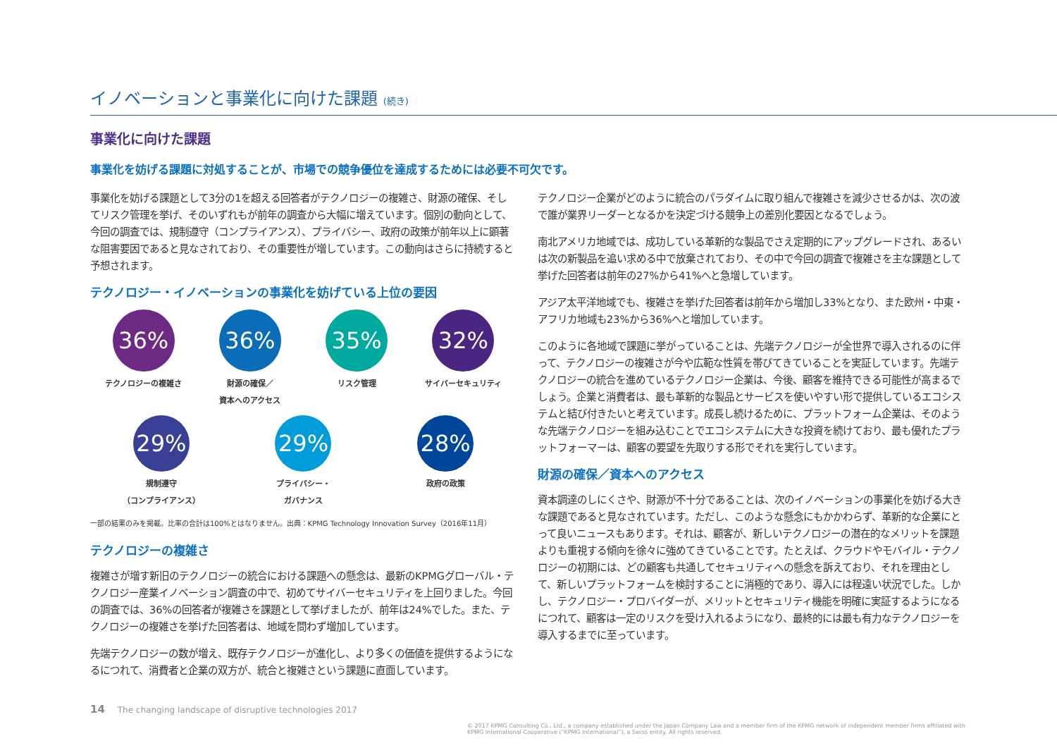イノベーションと事業化に向けた課題 (続き)
事業化に向けた課題
事業化を妨げる課題に対処することが、市場での競争優位を達成するためには必要不可欠です。
事業化を妨げる課題として3分の1を超える回答者がテクノロジーの複雑さ、財源の確保、そしてリスク管理を挙げ、そのいずれもが前年の調査から大幅に増えています。個別の動向として、今回の調査では、規制遵守（コンプライアンス）、プライバシー、政府の政策が前年以上に顕著な阻害要因であると見なされており、その重要性が増しています。この動向はさらに持続すると予想されます。
テクノロジー・イノベーションの事業化を妨げている上位の要因
36%
テクノロジーの複雑さ
36%
財源の確保／
資本へのアクセス
35%
リスク管理
32%
サイバーセキュリティ
29%
規制遵守
（コンプライアンス）
29%
プライバシー・
ガバナンス
28%
政府の政策
一部の結果のみを掲載。比率の合計は100%とはなりません。出典：KPMG Technology Innovation Survey（2016年11月）
テクノロジーの複雑さ
複雑さが増す新旧のテクノロジーの統合における課題への懸念は、最新のKPMGグローバル・テクノロジー産業イノベーション調査の中で、初めてサイバーセキュリティを上回りました。今回の調査では、36%の回答者が複雑さを課題として挙げましたが、前年は24%でした。また、テクノロジーの複雑さを挙げた回答者は、地域を問わず増加しています。
先端テクノロジーの数が増え、既存テクノロジーが進化し、より多くの価値を提供するようになるにつれて、消費者と企業の双方が、統合と複雑さという課題に直面しています。
テクノロジー企業がどのように統合のパラダイムに取り組んで複雑さを減少させるかは、次の波で誰が業界リーダーとなるかを決定づける競争上の差別化要因となるでしょう。
南北アメリカ地域では、成功している革新的な製品でさえ定期的にアップグレードされ、あるいは次の新製品を追い求める中で放棄されており、その中で今回の調査で複雑さを主な課題として挙げた回答者は前年の27%から41%へと急増しています。
アジア太平洋地域でも、複雑さを挙げた回答者は前年から増加し33%となり、また欧州・中東・アフリカ地域も23%から36%へと増加しています。
このように各地域で課題に挙がっていることは、先端テクノロジーが全世界で導入されるのに伴って、テクノロジーの複雑さが今や広範な性質を帯びてきていることを実証しています。先端テクノロジーの統合を進めているテクノロジー企業は、今後、顧客を維持できる可能性が高まるでしょう。企業と消費者は、最も革新的な製品とサービスを使いやすい形で提供しているエコシステムと結び付きたいと考えています。成長し続けるために、プラットフォーム企業は、そのような先端テクノロジーを組み込むことでエコシステムに大きな投資を続けており、最も優れたプラットフォーマーは、顧客の要望を先取りする形でそれを実行しています。
財源の確保／資本へのアクセス
資本調達のしにくさや、財源が不十分であることは、次のイノベーションの事業化を妨げる大きな課題であると見なされています。ただし、このような懸念にもかかわらず、革新的な企業にとって良いニュースもあります。それは、顧客が、新しいテクノロジーの潜在的なメリットを課題よりも重視する傾向を徐々に強めてきていることです。たとえば、クラウドやモバイル・テクノロジーの初期には、どの顧客も共通してセキュリティへの懸念を訴えており、それを理由として、新しいプラットフォームを検討することに消極的であり、導入には程遠い状況でした。しかし、テクノロジー・プロバイダーが、メリットとセキュリティ機能を明確に実証するようになるにつれて、顧客は一定のリスクを受け入れるようになり、最終的には最も有力なテクノロジーを導入するまでに至っています。
14 The changing landscape of disruptive technologies 2017
© 2017 KPMG Consulting Co., Ltd., a company established under the Japan Company Law and a member firm of the KPMG network of independent member firms affiliated with KPMG International Cooperative (“KPMG International”), a Swiss entity. All rights reserved.